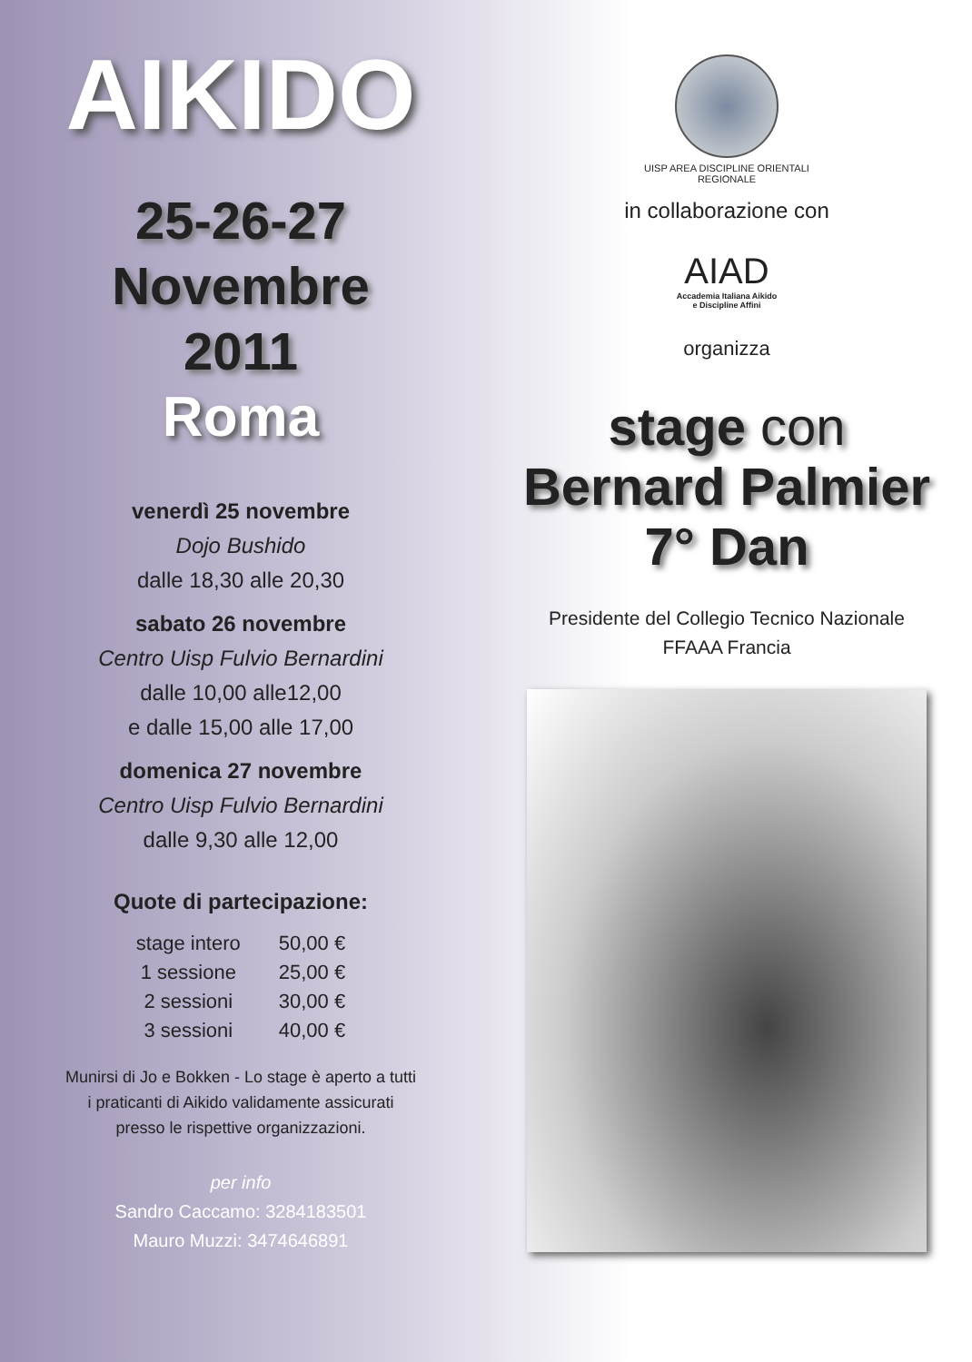AIKIDO
25-26-27
Novembre
2011
Roma
venerdì 25 novembre
Dojo Bushido
dalle 18,30 alle 20,30
sabato 26 novembre
Centro Uisp Fulvio Bernardini
dalle 10,00 alle12,00
e dalle 15,00 alle 17,00
domenica 27 novembre
Centro Uisp Fulvio Bernardini
dalle 9,30 alle 12,00
Quote di partecipazione:
| stage intero | 50,00 € |
| 1 sessione | 25,00 € |
| 2 sessioni | 30,00 € |
| 3 sessioni | 40,00 € |
Munirsi di Jo e Bokken - Lo stage è aperto a tutti
i praticanti di Aikido validamente assicurati
presso le rispettive organizzazioni.
per info
Sandro Caccamo: 3284183501
Mauro Muzzi: 3474646891
UISP AREA DISCIPLINE ORIENTALI
REGIONALE
in collaborazione con
AIAD
Accademia Italiana Aikido
e Discipline Affini
organizza
stage con
Bernard Palmier
7° Dan
Presidente del Collegio Tecnico Nazionale
FFAAA Francia